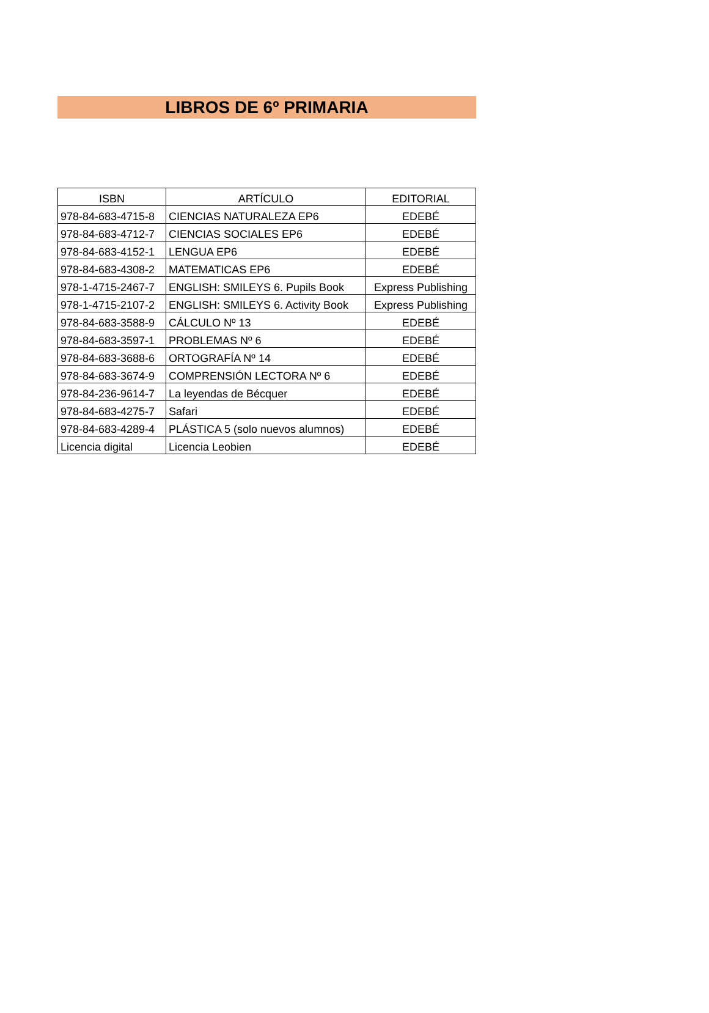LIBROS DE 6º PRIMARIA
| ISBN | ARTÍCULO | EDITORIAL |
| --- | --- | --- |
| 978-84-683-4715-8 | CIENCIAS NATURALEZA EP6 | EDEBÉ |
| 978-84-683-4712-7 | CIENCIAS SOCIALES EP6 | EDEBÉ |
| 978-84-683-4152-1 | LENGUA EP6 | EDEBÉ |
| 978-84-683-4308-2 | MATEMATICAS EP6 | EDEBÉ |
| 978-1-4715-2467-7 | ENGLISH: SMILEYS 6. Pupils Book | Express Publishing |
| 978-1-4715-2107-2 | ENGLISH: SMILEYS 6. Activity Book | Express Publishing |
| 978-84-683-3588-9 | CÁLCULO Nº 13 | EDEBÉ |
| 978-84-683-3597-1 | PROBLEMAS Nº 6 | EDEBÉ |
| 978-84-683-3688-6 | ORTOGRAFÍA Nº 14 | EDEBÉ |
| 978-84-683-3674-9 | COMPRENSIÓN LECTORA Nº 6 | EDEBÉ |
| 978-84-236-9614-7 | La leyendas de Bécquer | EDEBÉ |
| 978-84-683-4275-7 | Safari | EDEBÉ |
| 978-84-683-4289-4 | PLÁSTICA 5 (solo nuevos alumnos) | EDEBÉ |
| Licencia digital | Licencia Leobien | EDEBÉ |